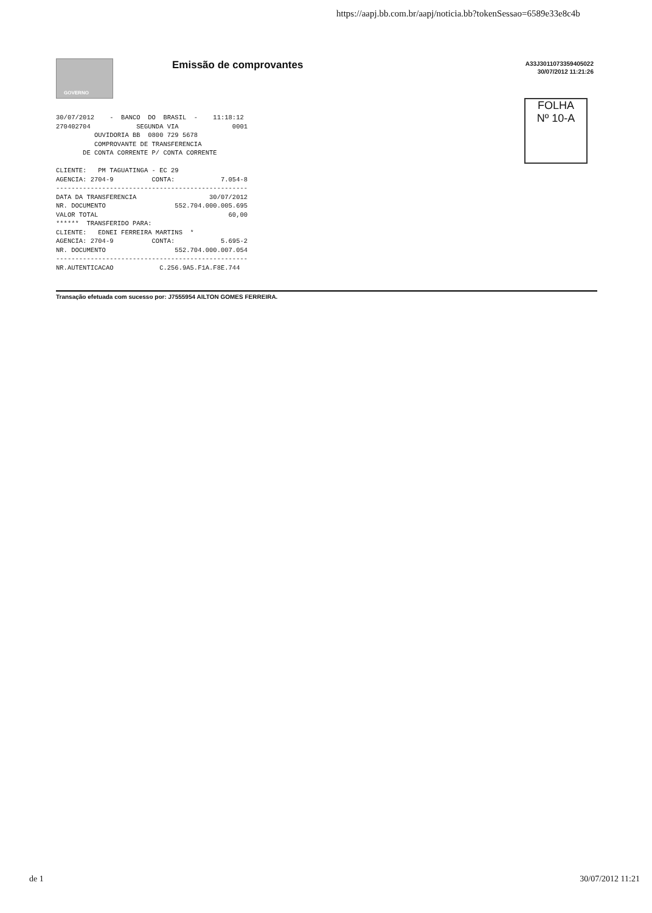https://aapj.bb.com.br/aapj/noticia.bb?tokenSessao=6589e33e8c4b
GOVERNO Emissão de comprovantes
A33J3011073359405022
30/07/2012 11:21:26
FOLHA
Nº 10-A
30/07/2012    -  BANCO  DO  BRASIL  -    11:18:12
270402704            SEGUNDA VIA              0001
          OUVIDORIA BB  0800 729 5678
          COMPROVANTE DE TRANSFERENCIA
       DE CONTA CORRENTE P/ CONTA CORRENTE

CLIENTE:   PM TAGUATINGA - EC 29
AGENCIA: 2704-9          CONTA:            7.054-8
--------------------------------------------------
DATA DA TRANSFERENCIA                   30/07/2012
NR. DOCUMENTO                  552.704.000.005.695
VALOR TOTAL                                  60,00
******  TRANSFERIDO PARA:
CLIENTE:   EDNEI FERREIRA MARTINS  *
AGENCIA: 2704-9          CONTA:            5.695-2
NR. DOCUMENTO                  552.704.000.007.054
--------------------------------------------------
NR.AUTENTICACAO            C.256.9A5.F1A.F8E.744
Transação efetuada com sucesso por: J7555954 AILTON GOMES FERREIRA.
de 1 30/07/2012 11:21